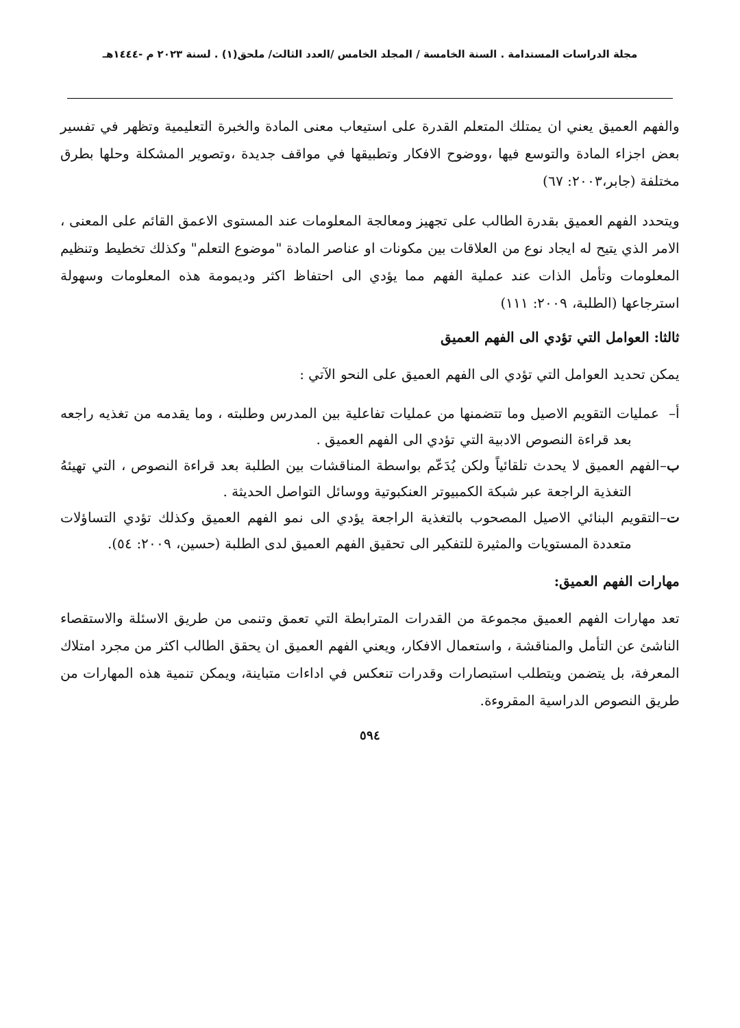مجلة الدراسات المستدامة . السنة الخامسة / المجلد الخامس /العدد الثالث/ ملحق(١) . لسنة ٢٠٢٣ م -١٤٤٤هـ
والفهم العميق يعني ان يمتلك المتعلم القدرة على استيعاب معنى المادة والخبرة التعليمية وتظهر في تفسير بعض اجزاء المادة والتوسع فيها ،ووضوح الافكار وتطبيقها في مواقف جديدة ،وتصوير المشكلة وحلها بطرق مختلفة (جابر،٢٠٠٣: ٦٧)
ويتحدد الفهم العميق بقدرة الطالب على تجهيز ومعالجة المعلومات عند المستوى الاعمق القائم على المعنى ، الامر الذي يتيح له ايجاد نوع من العلاقات بين مكونات او عناصر المادة "موضوع التعلم" وكذلك تخطيط وتنظيم المعلومات وتأمل الذات عند عملية الفهم مما يؤدي الى احتفاظ اكثر وديمومة هذه المعلومات وسهولة استرجاعها (الطلبة، ٢٠٠٩: ١١١)
ثالثا: العوامل التي تؤدي الى الفهم العميق
يمكن تحديد العوامل التي تؤدي الى الفهم العميق على النحو الآتي :
أ– عمليات التقويم الاصيل وما تتضمنها من عمليات تفاعلية بين المدرس وطلبته ، وما يقدمه من تغذيه راجعه بعد قراءة النصوص الادبية التي تؤدي الى الفهم العميق .
ب–الفهم العميق لا يحدث تلقائياً ولكن يُدَعّم بواسطة المناقشات بين الطلبة بعد قراءة النصوص ، التي تهيئهُ التغذية الراجعة عبر شبكة الكمبيوتر العنكبوتية ووسائل التواصل الحديثة .
ت–التقويم البنائي الاصيل المصحوب بالتغذية الراجعة يؤدي الى نمو الفهم العميق وكذلك تؤدي التساؤلات متعددة المستويات والمثيرة للتفكير الى تحقيق الفهم العميق لدى الطلبة (حسين، ٢٠٠٩: ٥٤).
مهارات الفهم العميق:
تعد مهارات الفهم العميق مجموعة من القدرات المترابطة التي تعمق وتنمى من طريق الاسئلة والاستقصاء الناشئ عن التأمل والمناقشة ، واستعمال الافكار، ويعني الفهم العميق ان يحقق الطالب اكثر من مجرد امتلاك المعرفة، بل يتضمن ويتطلب استبصارات وقدرات تنعكس في اداءات متباينة، ويمكن تنمية هذه المهارات من طريق النصوص الدراسية المقروءة.
٥٩٤